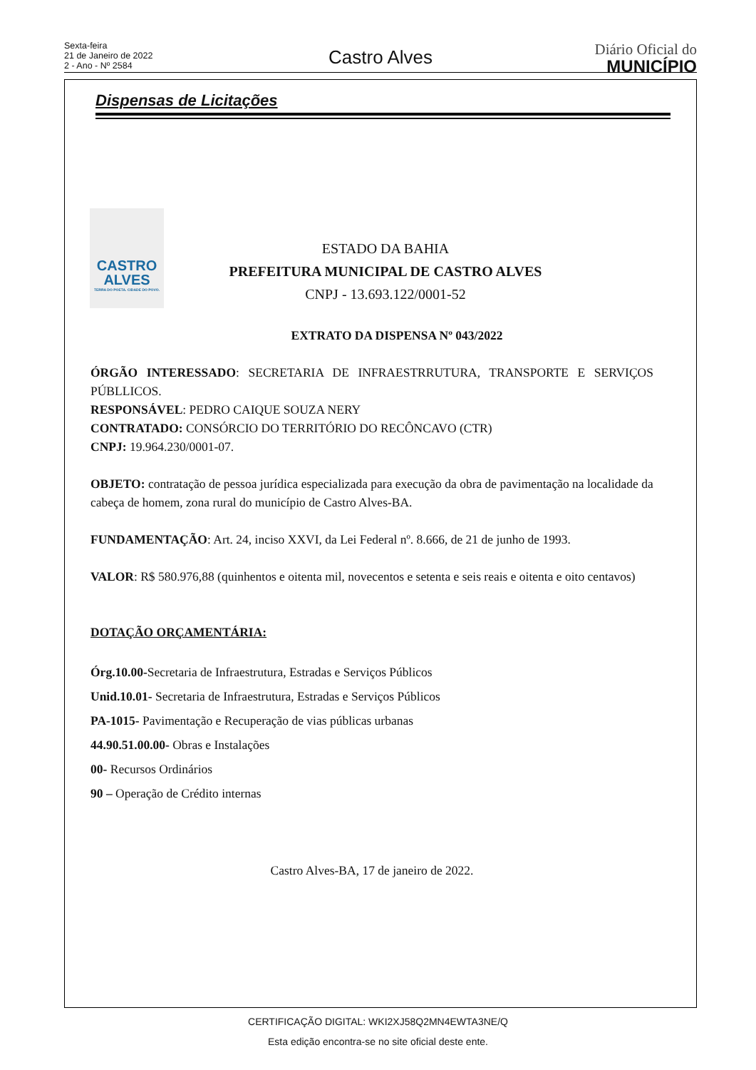Sexta-feira
21 de Janeiro de 2022
2 - Ano - Nº 2584
Castro Alves
Diário Oficial do
MUNICÍPIO
Dispensas de Licitações
CASTRO
ALVES
TERRA DO POETA. CIDADE DO POVO.
ESTADO DA BAHIA
PREFEITURA MUNICIPAL DE CASTRO ALVES
CNPJ - 13.693.122/0001-52
EXTRATO DA DISPENSA Nº 043/2022
ÓRGÃO INTERESSADO: SECRETARIA DE INFRAESTRRUTURA, TRANSPORTE E SERVIÇOS PÚBLLICOS.
RESPONSÁVEL: PEDRO CAIQUE SOUZA NERY
CONTRATADO: CONSÓRCIO DO TERRITÓRIO DO RECÔNCAVO (CTR)
CNPJ: 19.964.230/0001-07.
OBJETO: contratação de pessoa jurídica especializada para execução da obra de pavimentação na localidade da cabeça de homem, zona rural do município de Castro Alves-BA.
FUNDAMENTAÇÃO: Art. 24, inciso XXVI, da Lei Federal nº. 8.666, de 21 de junho de 1993.
VALOR: R$ 580.976,88 (quinhentos e oitenta mil, novecentos e setenta e seis reais e oitenta e oito centavos)
DOTAÇÃO ORÇAMENTÁRIA:
Órg.10.00-Secretaria de Infraestrutura, Estradas e Serviços Públicos
Unid.10.01- Secretaria de Infraestrutura, Estradas e Serviços Públicos
PA-1015- Pavimentação e Recuperação de vias públicas urbanas
44.90.51.00.00- Obras e Instalações
00- Recursos Ordinários
90 – Operação de Crédito internas
Castro Alves-BA, 17 de janeiro de 2022.
CERTIFICAÇÃO DIGITAL: WKI2XJ58Q2MN4EWTA3NE/Q
Esta edição encontra-se no site oficial deste ente.